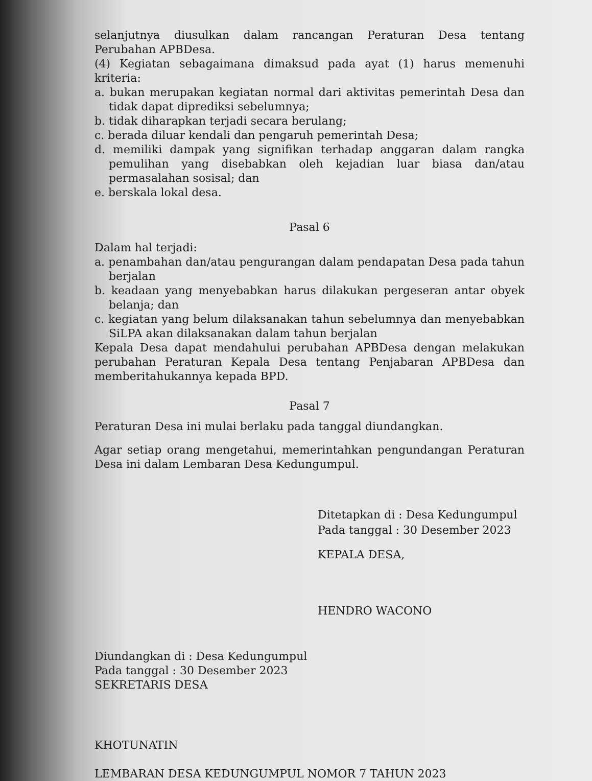selanjutnya diusulkan dalam rancangan Peraturan Desa tentang Perubahan APBDesa.
(4) Kegiatan sebagaimana dimaksud pada ayat (1) harus memenuhi kriteria:
a. bukan merupakan kegiatan normal dari aktivitas pemerintah Desa dan tidak dapat diprediksi sebelumnya;
b. tidak diharapkan terjadi secara berulang;
c. berada diluar kendali dan pengaruh pemerintah Desa;
d. memiliki dampak yang signifikan terhadap anggaran dalam rangka pemulihan yang disebabkan oleh kejadian luar biasa dan/atau permasalahan sosisal; dan
e. berskala lokal desa.
Pasal 6
Dalam hal terjadi:
a. penambahan dan/atau pengurangan dalam pendapatan Desa pada tahun berjalan
b. keadaan yang menyebabkan harus dilakukan pergeseran antar obyek belanja; dan
c. kegiatan yang belum dilaksanakan tahun sebelumnya dan menyebabkan SiLPA akan dilaksanakan dalam tahun berjalan
Kepala Desa dapat mendahului perubahan APBDesa dengan melakukan perubahan Peraturan Kepala Desa tentang Penjabaran APBDesa dan memberitahukannya kepada BPD.
Pasal 7
Peraturan Desa ini mulai berlaku pada tanggal diundangkan.
Agar setiap orang mengetahui, memerintahkan pengundangan Peraturan Desa ini dalam Lembaran Desa Kedungumpul.
Ditetapkan di : Desa Kedungumpul
Pada tanggal : 30 Desember 2023
KEPALA DESA,
HENDRO WACONO
Diundangkan di : Desa Kedungumpul
Pada tanggal : 30 Desember 2023
SEKRETARIS DESA
KHOTUNATIN
LEMBARAN DESA KEDUNGUMPUL NOMOR 7 TAHUN 2023